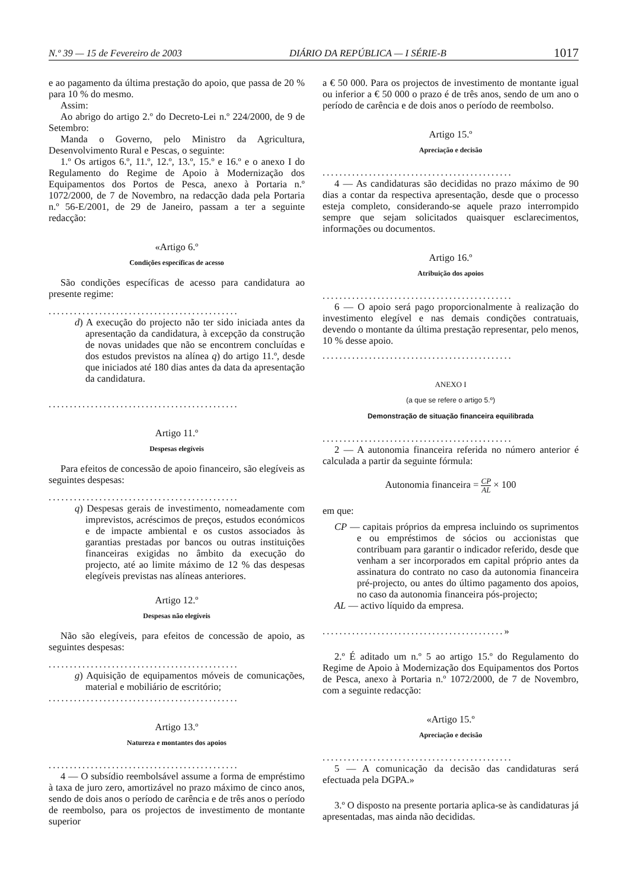N.º 39 — 15 de Fevereiro de 2003 DIÁRIO DA REPÚBLICA — I SÉRIE-B 1017
e ao pagamento da última prestação do apoio, que passa de 20 % para 10 % do mesmo.
Assim:
Ao abrigo do artigo 2.º do Decreto-Lei n.º 224/2000, de 9 de Setembro:
Manda o Governo, pelo Ministro da Agricultura, Desenvolvimento Rural e Pescas, o seguinte:
1.º Os artigos 6.º, 11.º, 12.º, 13.º, 15.º e 16.º e o anexo I do Regulamento do Regime de Apoio à Modernização dos Equipamentos dos Portos de Pesca, anexo à Portaria n.º 1072/2000, de 7 de Novembro, na redacção dada pela Portaria n.º 56-E/2001, de 29 de Janeiro, passam a ter a seguinte redacção:
«Artigo 6.º
Condições específicas de acesso
São condições específicas de acesso para candidatura ao presente regime:
.............................................
d) A execução do projecto não ter sido iniciada antes da apresentação da candidatura, à excepção da construção de novas unidades que não se encontrem concluídas e dos estudos previstos na alínea q) do artigo 11.º, desde que iniciados até 180 dias antes da data da apresentação da candidatura.
.............................................
Artigo 11.º
Despesas elegíveis
Para efeitos de concessão de apoio financeiro, são elegíveis as seguintes despesas:
.............................................
q) Despesas gerais de investimento, nomeadamente com imprevistos, acréscimos de preços, estudos económicos e de impacte ambiental e os custos associados às garantias prestadas por bancos ou outras instituições financeiras exigidas no âmbito da execução do projecto, até ao limite máximo de 12 % das despesas elegíveis previstas nas alíneas anteriores.
Artigo 12.º
Despesas não elegíveis
Não são elegíveis, para efeitos de concessão de apoio, as seguintes despesas:
.............................................
g) Aquisição de equipamentos móveis de comunicações, material e mobiliário de escritório;
.............................................
Artigo 13.º
Natureza e montantes dos apoios
.............................................
4 — O subsídio reembolsável assume a forma de empréstimo à taxa de juro zero, amortizável no prazo máximo de cinco anos, sendo de dois anos o período de carência e de três anos o período de reembolso, para os projectos de investimento de montante superior
a € 50 000. Para os projectos de investimento de montante igual ou inferior a € 50 000 o prazo é de três anos, sendo de um ano o período de carência e de dois anos o período de reembolso.
Artigo 15.º
Apreciação e decisão
.............................................
4 — As candidaturas são decididas no prazo máximo de 90 dias a contar da respectiva apresentação, desde que o processo esteja completo, considerando-se aquele prazo interrompido sempre que sejam solicitados quaisquer esclarecimentos, informações ou documentos.
Artigo 16.º
Atribuição dos apoios
.............................................
6 — O apoio será pago proporcionalmente à realização do investimento elegível e nas demais condições contratuais, devendo o montante da última prestação representar, pelo menos, 10 % desse apoio.
.............................................
ANEXO I
(a que se refere o artigo 5.º)
Demonstração de situação financeira equilibrada
.............................................
2 — A autonomia financeira referida no número anterior é calculada a partir da seguinte fórmula:
Autonomia financeira = CP AL × 100
em que:
CP — capitais próprios da empresa incluindo os suprimentos e ou empréstimos de sócios ou accionistas que contribuam para garantir o indicador referido, desde que venham a ser incorporados em capital próprio antes da assinatura do contrato no caso da autonomia financeira pré-projecto, ou antes do último pagamento dos apoios, no caso da autonomia financeira pós-projecto;
AL — activo líquido da empresa.
...........................................»
2.º É aditado um n.º 5 ao artigo 15.º do Regulamento do Regime de Apoio à Modernização dos Equipamentos dos Portos de Pesca, anexo à Portaria n.º 1072/2000, de 7 de Novembro, com a seguinte redacção:
«Artigo 15.º
Apreciação e decisão
.............................................
5 — A comunicação da decisão das candidaturas será efectuada pela DGPA.»
3.º O disposto na presente portaria aplica-se às candidaturas já apresentadas, mas ainda não decididas.